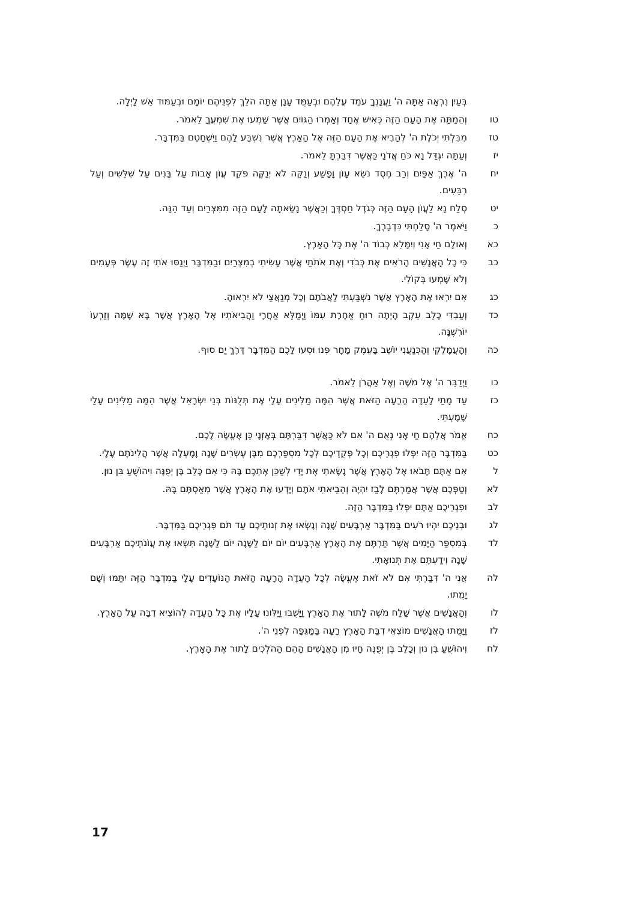בְּעַיִן נִרְאָה אַתָּה ה' וַעֲנָנְךָ עֹמֵד עֲלֵהֶם וּבְעַמֻּד עָנָן אַתָּה הֹלֵךְ לִפְנֵיהֶם יוֹמָם וּבְעַמּוּד אֵשׁ לָיְלָה.
טו וְהֵמַתָּה אֶת הָעָם הַזֶּה כְּאִישׁ אֶחָד וְאָמְרוּ הַגּוֹיִם אֲשֶׁר שָׁמְעוּ אֶת שִׁמְעֲךָ לֵאמֹר.
טז מִבִּלְתִּי יְכֹלֶת ה' לְהָבִיא אֶת הָעָם הַזֶּה אֶל הָאָרֶץ אֲשֶׁר נִשְׁבַּע לָהֶם וַיִּשְׁחָטֵם בַּמִּדְבָּר.
יז וְעַתָּה יִגְדַּל נָא כֹּחַ אֲדֹנָי כַּאֲשֶׁר דִּבַּרְתָּ לֵאמֹר.
יח ה' אֶרֶךְ אַפַּיִם וְרַב חֶסֶד נֹשֵׂא עָוֹן וָפָשַׁע וְנַקֵּה לֹא יְנַקֶּה פֹּקֵד עֲוֹן אָבוֹת עַל בָּנִים עַל שִׁלֵּשִׁים וְעַל רִבֵּעִים.
יט סְלַח נָא לַעֲוֹן הָעָם הַזֶּה כְּגֹדֶל חַסְדֶּךָ וְכַאֲשֶׁר נָשָׂאתָה לָעָם הַזֶּה מִמִּצְרַיִם וְעַד הֵנָּה.
כ וַיֹּאמֶר ה' סָלַחְתִּי כִּדְבָרֶךָ.
כא וְאוּלָם חַי אָנִי וְיִמָּלֵא כְבוֹד ה' אֶת כָּל הָאָרֶץ.
כב כִּי כָל הָאֲנָשִׁים הָרֹאִים אֶת כְּבֹדִי וְאֶת אֹתֹתַי אֲשֶׁר עָשִׂיתִי בְמִצְרַיִם וּבַמִּדְבָּר וַיְנַסּוּ אֹתִי זֶה עֶשֶׂר פְּעָמִים וְלֹא שָׁמְעוּ בְּקוֹלִי.
כג אִם יִרְאוּ אֶת הָאָרֶץ אֲשֶׁר נִשְׁבַּעְתִּי לַאֲבֹתָם וְכָל מְנַאֲצַי לֹא יִרְאוּהָ.
כד וְעַבְדִּי כָלֵב עֵקֶב הָיְתָה רוּחַ אַחֶרֶת עִמּוֹ וַיְמַלֵּא אַחֲרָי וַהֲבִיאֹתִיו אֶל הָאָרֶץ אֲשֶׁר בָּא שָׁמָּה וְזַרְעוֹ יוֹרִשֶׁנָּה.
כה וְהָעֲמָלֵקִי וְהַכְּנַעֲנִי יוֹשֵׁב בָּעֵמֶק מָחָר פְּנוּ וּסְעוּ לָכֶם הַמִּדְבָּר דֶּרֶךְ יַם סוּף.
כו וַיְדַבֵּר ה' אֶל מֹשֶׁה וְאֶל אַהֲרֹן לֵאמֹר.
כז עַד מָתַי לָעֵדָה הָרָעָה הַזֹּאת אֲשֶׁר הֵמָּה מַלִּינִים עָלָי אֶת תְּלֻנּוֹת בְּנֵי יִשְׂרָאֵל אֲשֶׁר הֵמָּה מַלִּינִים עָלַי שָׁמָעְתִּי.
כח אֱמֹר אֲלֵהֶם חַי אָנִי נְאֻם ה' אִם לֹא כַּאֲשֶׁר דִּבַּרְתֶּם בְּאָזְנָי כֵּן אֶעֱשֶׂה לָכֶם.
כט בַּמִּדְבָּר הַזֶּה יִפְּלוּ פִגְרֵיכֶם וְכָל פְּקֻדֵיכֶם לְכָל מִסְפַּרְכֶם מִבֶּן עֶשְׂרִים שָׁנָה וָמָעְלָה אֲשֶׁר הֲלִינֹתֶם עָלָי.
ל אִם אַתֶּם תָּבֹאוּ אֶל הָאָרֶץ אֲשֶׁר נָשָׂאתִי אֶת יָדִי לְשַׁכֵּן אֶתְכֶם בָּהּ כִּי אִם כָּלֵב בֶּן יְפֻנֶּה וִיהוֹשֻׁעַ בִּן נוּן.
לא וְטַפְּכֶם אֲשֶׁר אֲמַרְתֶּם לָבַז יִהְיֶה וְהֵבֵיאתִי אֹתָם וְיָדְעוּ אֶת הָאָרֶץ אֲשֶׁר מְאַסְתֶּם בָּהּ.
לב וּפִגְרֵיכֶם אַתֶּם יִפְּלוּ בַּמִּדְבָּר הַזֶּה.
לג וּבְנֵיכֶם יִהְיוּ רֹעִים בַּמִּדְבָּר אַרְבָּעִים שָׁנָה וְנָשְׂאוּ אֶת זְנוּתֵיכֶם עַד תֹּם פִּגְרֵיכֶם בַּמִּדְבָּר.
לד בְּמִסְפַּר הַיָּמִים אֲשֶׁר תַּרְתֶּם אֶת הָאָרֶץ אַרְבָּעִים יוֹם יוֹם לַשָּׁנָה יוֹם לַשָּׁנָה תִּשְׂאוּ אֶת עֲוֹנֹתֵיכֶם אַרְבָּעִים שָׁנָה וִידַעְתֶּם אֶת תְּנוּאָתִי.
לה אֲנִי ה' דִּבַּרְתִּי אִם לֹא זֹאת אֶעֱשֶׂה לְכָל הָעֵדָה הָרָעָה הַזֹּאת הַנּוֹעָדִים עָלָי בַּמִּדְבָּר הַזֶּה יִתַּמּוּ וְשָׁם יָמֻתוּ.
לו וְהָאֲנָשִׁים אֲשֶׁר שָׁלַח מֹשֶׁה לָתוּר אֶת הָאָרֶץ וַיָּשֻׁבוּ וַיַּלִּונוּ עָלָיו אֶת כָּל הָעֵדָה לְהוֹצִיא דִבָּה עַל הָאָרֶץ.
לז וַיָּמֻתוּ הָאֲנָשִׁים מוֹצִאֵי דִבַּת הָאָרֶץ רָעָה בַּמַּגֵּפָה לִפְנֵי ה'.
לח וִיהוֹשֻׁעַ בִּן נוּן וְכָלֵב בֶּן יְפֻנֶּה חָיוּ מִן הָאֲנָשִׁים הָהֵם הַהֹלְכִים לָתוּר אֶת הָאָרֶץ.
17